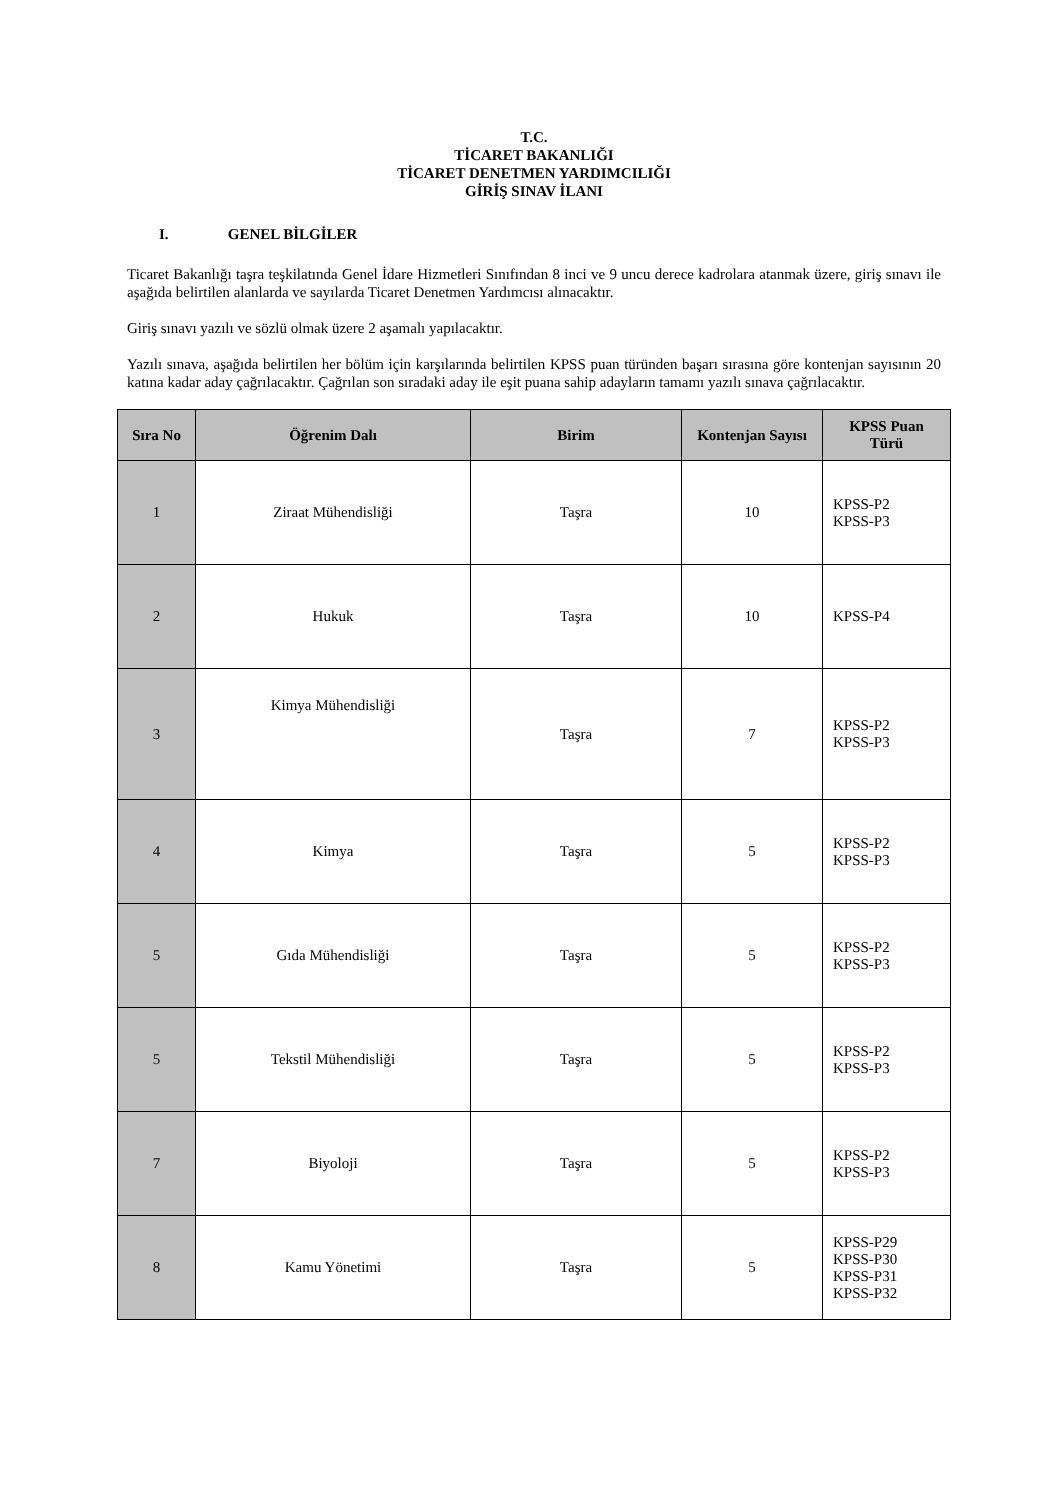T.C.
TİCARET BAKANLIĞI
TİCARET DENETMEN YARDIMCILIĞI
GİRİŞ SINAV İLANI
I. GENEL BİLGİLER
Ticaret Bakanlığı taşra teşkilatında Genel İdare Hizmetleri Sınıfından 8 inci ve 9 uncu derece kadrolara atanmak üzere, giriş sınavı ile aşağıda belirtilen alanlarda ve sayılarda Ticaret Denetmen Yardımcısı alınacaktır.
Giriş sınavı yazılı ve sözlü olmak üzere 2 aşamalı yapılacaktır.
Yazılı sınava, aşağıda belirtilen her bölüm için karşılarında belirtilen KPSS puan türünden başarı sırasına göre kontenjan sayısının 20 katına kadar aday çağrılacaktır. Çağrılan son sıradaki aday ile eşit puana sahip adayların tamamı yazılı sınava çağrılacaktır.
| Sıra No | Öğrenim Dalı | Birim | Kontenjan Sayısı | KPSS Puan Türü |
| --- | --- | --- | --- | --- |
| 1 | Ziraat Mühendisliği | Taşra | 10 | KPSS-P2 KPSS-P3 |
| 2 | Hukuk | Taşra | 10 | KPSS-P4 |
| 3 | Kimya Mühendisliği | Taşra | 7 | KPSS-P2 KPSS-P3 |
| 4 | Kimya | Taşra | 5 | KPSS-P2 KPSS-P3 |
| 5 | Gıda Mühendisliği | Taşra | 5 | KPSS-P2 KPSS-P3 |
| 5 | Tekstil Mühendisliği | Taşra | 5 | KPSS-P2 KPSS-P3 |
| 7 | Biyoloji | Taşra | 5 | KPSS-P2 KPSS-P3 |
| 8 | Kamu Yönetimi | Taşra | 5 | KPSS-P29 KPSS-P30 KPSS-P31 KPSS-P32 |